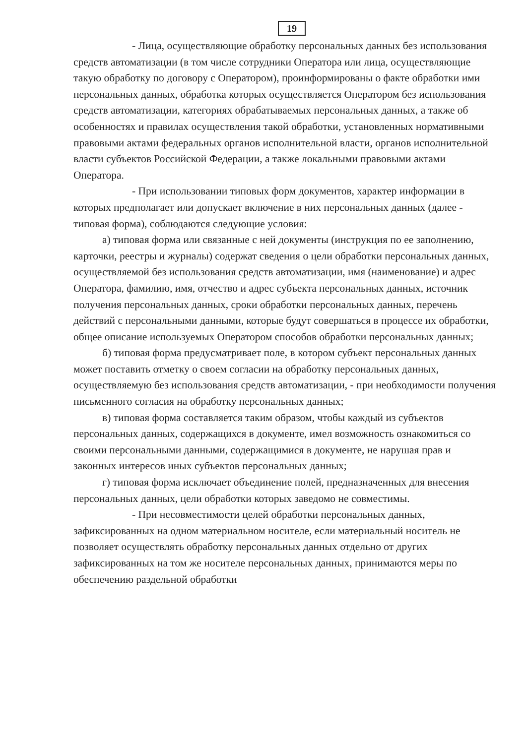19
- Лица, осуществляющие обработку персональных данных без использования средств автоматизации (в том числе сотрудники Оператора или лица, осуществляющие такую обработку по договору с Оператором), проинформированы о факте обработки ими персональных данных, обработка которых осуществляется Оператором без использования средств автоматизации, категориях обрабатываемых персональных данных, а также об особенностях и правилах осуществления такой обработки, установленных нормативными правовыми актами федеральных органов исполнительной власти, органов исполнительной власти субъектов Российской Федерации, а также локальными правовыми актами Оператора.
- При использовании типовых форм документов, характер информации в которых предполагает или допускает включение в них персональных данных (далее - типовая форма), соблюдаются следующие условия:
а) типовая форма или связанные с ней документы (инструкция по ее заполнению, карточки, реестры и журналы) содержат сведения о цели обработки персональных данных, осуществляемой без использования средств автоматизации, имя (наименование) и адрес Оператора, фамилию, имя, отчество и адрес субъекта персональных данных, источник получения персональных данных, сроки обработки персональных данных, перечень действий с персональными данными, которые будут совершаться в процессе их обработки, общее описание используемых Оператором способов обработки персональных данных;
б) типовая форма предусматривает поле, в котором субъект персональных данных может поставить отметку о своем согласии на обработку персональных данных, осуществляемую без использования средств автоматизации, - при необходимости получения письменного согласия на обработку персональных данных;
в) типовая форма составляется таким образом, чтобы каждый из субъектов персональных данных, содержащихся в документе, имел возможность ознакомиться со своими персональными данными, содержащимися в документе, не нарушая прав и законных интересов иных субъектов персональных данных;
г) типовая форма исключает объединение полей, предназначенных для внесения персональных данных, цели обработки которых заведомо не совместимы.
- При несовместимости целей обработки персональных данных, зафиксированных на одном материальном носителе, если материальный носитель не позволяет осуществлять обработку персональных данных отдельно от других зафиксированных на том же носителе персональных данных, принимаются меры по обеспечению раздельной обработки